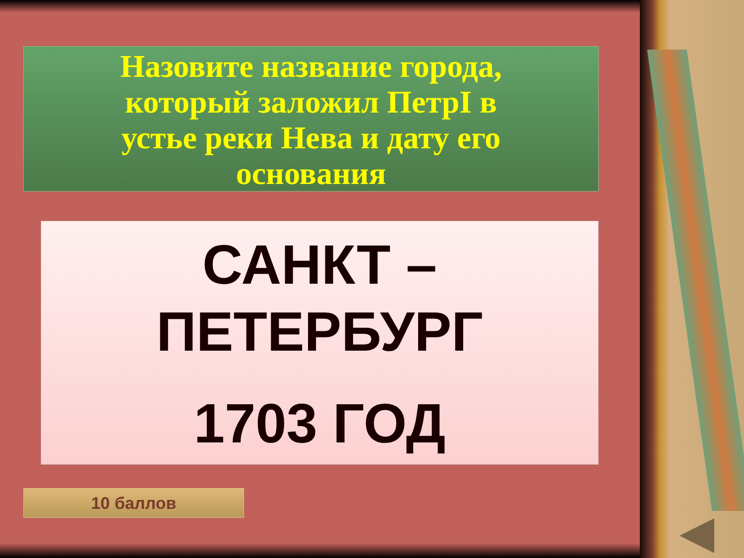Назовите название города,
который заложил ПетрI в
устье реки Нева и дату его
основания
САНКТ –
ПЕТЕРБУРГ
1703 ГОД
10 баллов